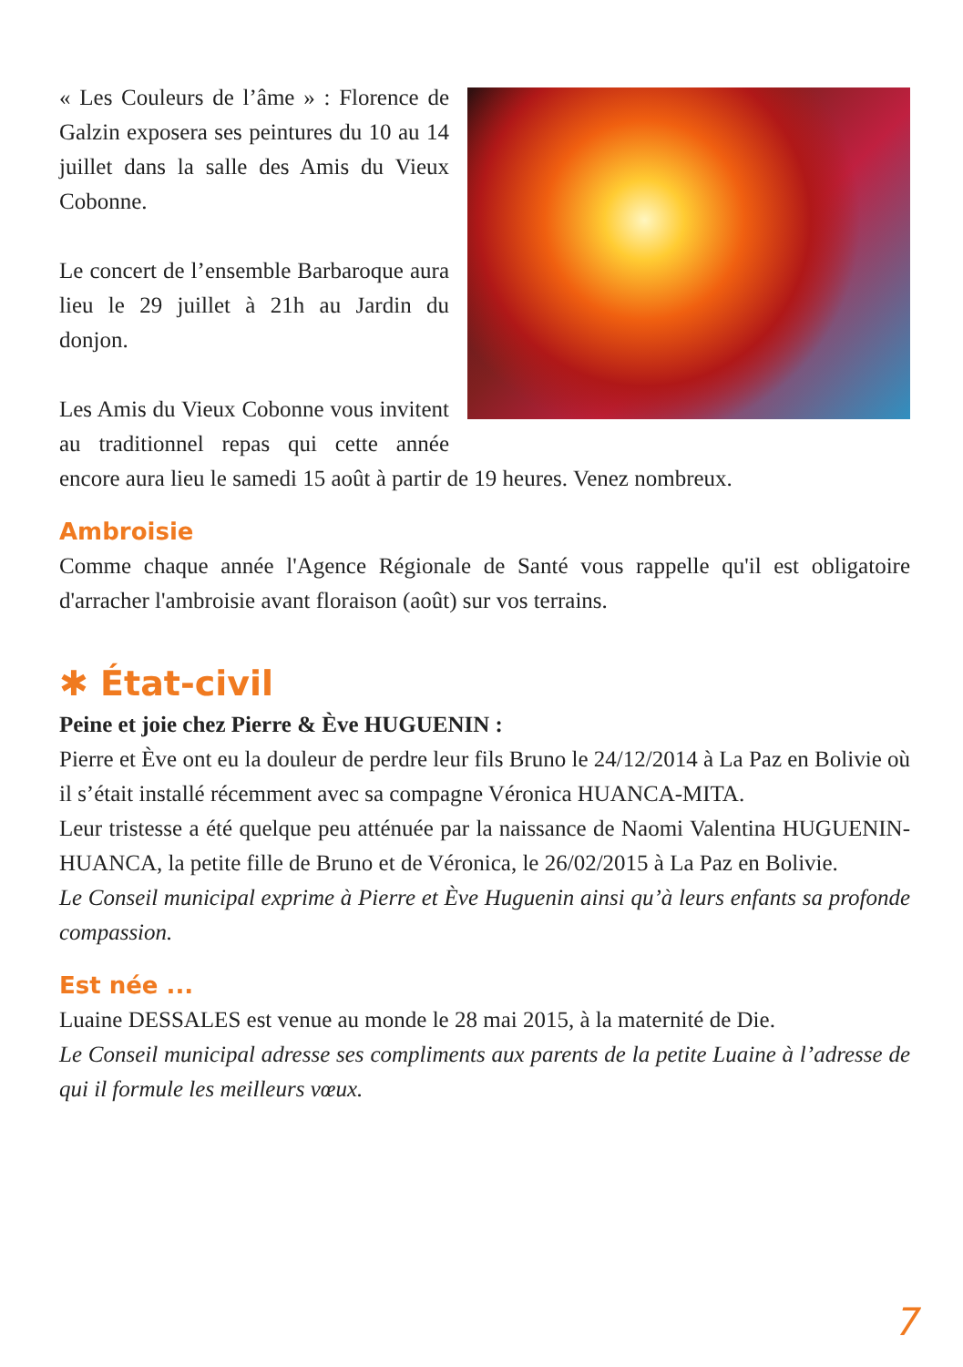« Les Couleurs de l’âme » : Florence de Galzin exposera ses peintures du 10 au 14 juillet dans la salle des Amis du Vieux Cobonne.
Le concert de l’ensemble Barbaroque aura lieu le 29 juillet à 21h au Jardin du donjon.
Les Amis du Vieux Cobonne vous invitent au traditionnel repas qui cette année encore aura lieu le samedi 15 août à partir de 19 heures. Venez nombreux.
Ambroisie
Comme chaque année l'Agence Régionale de Santé vous rappelle qu'il est obligatoire d'arracher l'ambroisie avant floraison (août) sur vos terrains.
✱ État-civil
Peine et joie chez Pierre & Ève HUGUENIN :
Pierre et Ève ont eu la douleur de perdre leur fils Bruno le 24/12/2014 à La Paz en Bolivie où il s’était installé récemment avec sa compagne Véronica HUANCA-MITA.
Leur tristesse a été quelque peu atténuée par la naissance de Naomi Valentina HUGUENIN-HUANCA, la petite fille de Bruno et de Véronica, le 26/02/2015 à La Paz en Bolivie.
Le Conseil municipal exprime à Pierre et Ève Huguenin ainsi qu’à leurs enfants sa profonde compassion.
Est née ...
Luaine DESSALES est venue au monde le 28 mai 2015, à la maternité de Die.
Le Conseil municipal adresse ses compliments aux parents de la petite Luaine à l’adresse de qui il formule les meilleurs vœux.
7